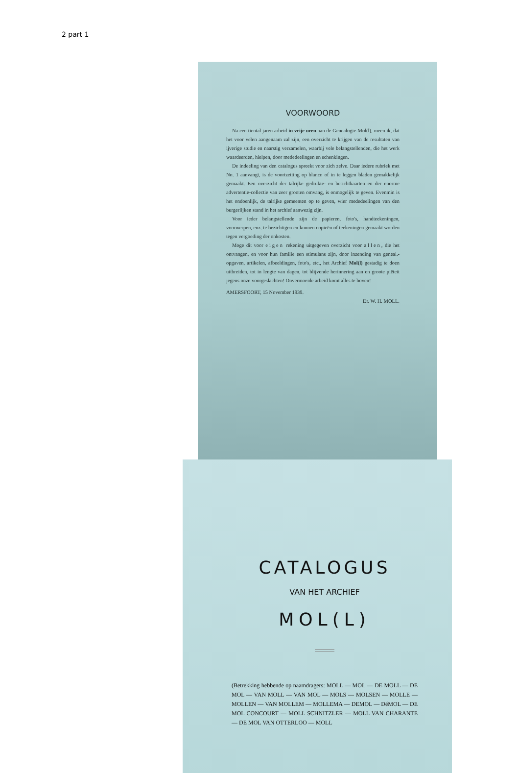2 part 1
VOORWOORD
Na een tiental jaren arbeid in vrije uren aan de Genealogie-Mol(l), meen ik, dat het voor velen aangenaam zal zijn, een overzicht te krijgen van de resultaten van ijverige studie en naarstig verzamelen, waarbij vele belangstellenden, die het werk waardeerden, hielpen, door mededeelingen en schenkingen.
De indeeling van den catalogus spreekt voor zich zelve. Daar iedere rubriek met No. 1 aanvangt, is de voortzetting op blanco of in te leggen bladen gemakkelijk gemaakt. Een overzicht der talrijke gedrukte- en berichtkaarten en der enorme advertentie-collectie van zeer grooten omvang, is onmogelijk te geven. Evenmin is het ondoenlijk, de talrijke gemeenten op te geven, wier mededeelingen van den burgerlijken stand in het archief aanwezig zijn.
Voor ieder belangstellende zijn de papieren, foto's, handteekeningen, voorwerpen, enz. te bezichtigen en kunnen copieën of teekeningen gemaakt worden tegen vergoeding der onkosten.
Moge dit voor eigen rekening uitgegeven overzicht voor allen, die het ontvangen, en voor hun familie een stimulans zijn, door inzending van geneal.-opgaven, artikelen, afbeeldingen, foto's, etc., het Archief Mol(l) gestadig te doen uitbreiden, tot in lengte van dagen, tot blijvende herinnering aan en groote piëteit jegens onze voorgeslachten! Onvermoeide arbeid komt alles te boven!
AMERSFOORT, 15 November 1939.
Dr. W. H. MOLL.
CATALOGUS
VAN HET ARCHIEF
MOL(L)
(Betrekking hebbende op naamdragers: MOLL — MOL — DE MOLL — DE MOL — VAN MOLL — VAN MOL — MOLS — MOLSEN — MOLLE — MOLLEN — VAN MOLLEM — MOLLEMA — DEMOL — DéMOL — DE MOL CONCOURT — MOLL SCHNITZLER — MOLL VAN CHARANTE — DE MOL VAN OTTERLOO — MOLL